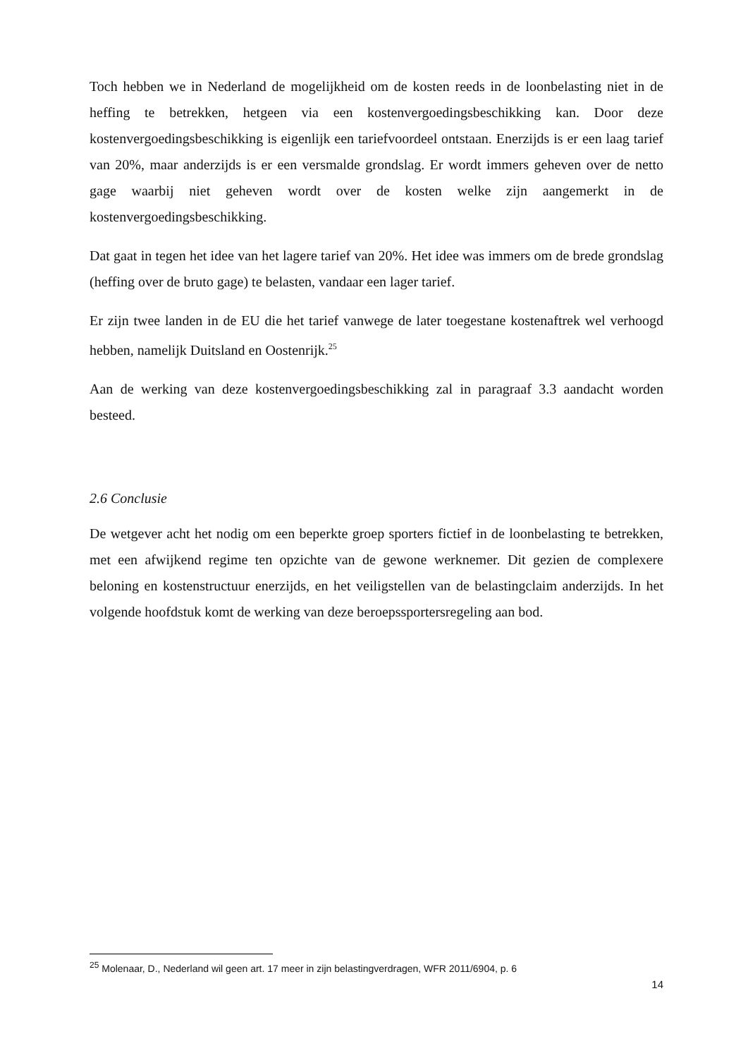Toch hebben we in Nederland de mogelijkheid om de kosten reeds in de loonbelasting niet in de heffing te betrekken, hetgeen via een kostenvergoedingsbeschikking kan. Door deze kostenvergoedingsbeschikking is eigenlijk een tariefvoordeel ontstaan. Enerzijds is er een laag tarief van 20%, maar anderzijds is er een versmalde grondslag. Er wordt immers geheven over de netto gage waarbij niet geheven wordt over de kosten welke zijn aangemerkt in de kostenvergoedingsbeschikking.
Dat gaat in tegen het idee van het lagere tarief van 20%. Het idee was immers om de brede grondslag (heffing over de bruto gage) te belasten, vandaar een lager tarief.
Er zijn twee landen in de EU die het tarief vanwege de later toegestane kostenaftrek wel verhoogd hebben, namelijk Duitsland en Oostenrijk.<sup>25</sup>
Aan de werking van deze kostenvergoedingsbeschikking zal in paragraaf 3.3 aandacht worden besteed.
2.6 Conclusie
De wetgever acht het nodig om een beperkte groep sporters fictief in de loonbelasting te betrekken, met een afwijkend regime ten opzichte van de gewone werknemer. Dit gezien de complexere beloning en kostenstructuur enerzijds, en het veiligstellen van de belastingclaim anderzijds. In het volgende hoofdstuk komt de werking van deze beroepssportersregeling aan bod.
<sup>25</sup> Molenaar, D., Nederland wil geen art. 17 meer in zijn belastingverdragen, WFR 2011/6904, p. 6
14